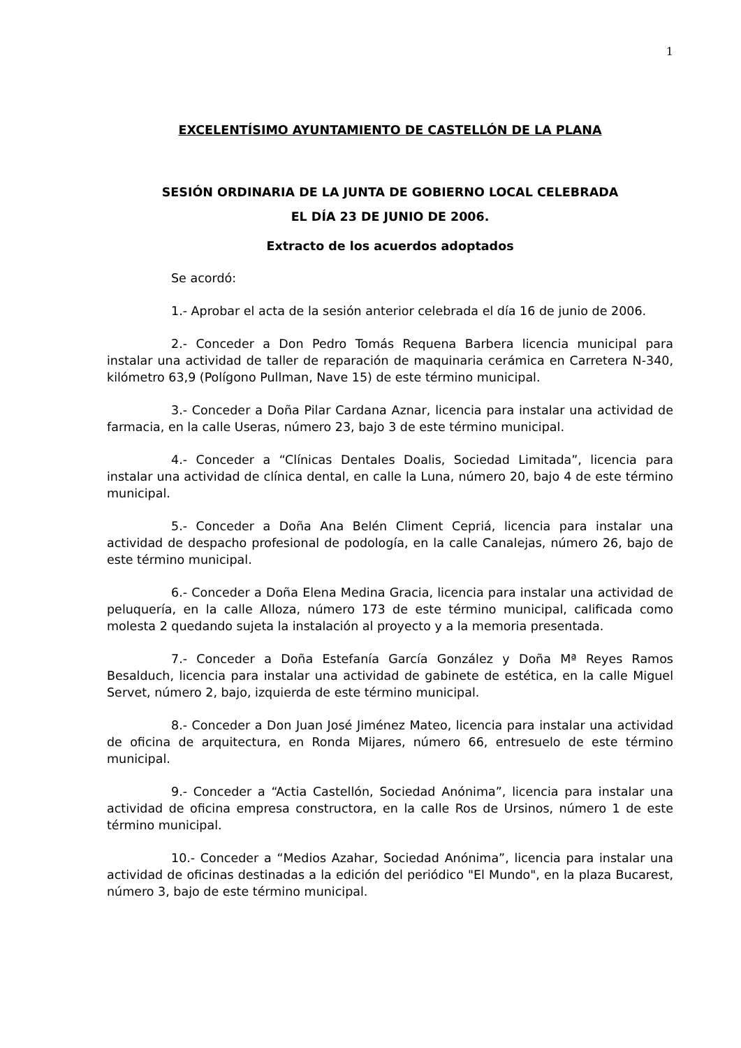1
EXCELENTÍSIMO AYUNTAMIENTO DE CASTELLÓN DE LA PLANA
SESIÓN ORDINARIA DE LA JUNTA DE GOBIERNO LOCAL CELEBRADA
EL DÍA 23 DE JUNIO DE 2006.
Extracto de los acuerdos adoptados
Se acordó:
1.- Aprobar el acta de la sesión anterior celebrada el día 16 de junio de 2006.
2.- Conceder a Don Pedro Tomás Requena Barbera licencia municipal para instalar una actividad de taller de reparación de maquinaria cerámica en Carretera N-340, kilómetro 63,9 (Polígono Pullman, Nave 15) de este término municipal.
3.- Conceder a Doña Pilar Cardana Aznar, licencia para instalar una actividad de farmacia, en la calle Useras, número 23, bajo 3 de este término municipal.
4.- Conceder a “Clínicas Dentales Doalis, Sociedad Limitada”, licencia para instalar una actividad de clínica dental, en calle la Luna, número 20, bajo 4 de este término municipal.
5.- Conceder a Doña Ana Belén Climent Cepriá, licencia para instalar una actividad de despacho profesional de podología, en la calle Canalejas, número 26, bajo de este término municipal.
6.- Conceder a Doña Elena Medina Gracia, licencia para instalar una actividad de peluquería, en la calle Alloza, número 173 de este término municipal, calificada como molesta 2 quedando sujeta la instalación al proyecto y a la memoria presentada.
7.- Conceder a Doña Estefanía García González y Doña Mª Reyes Ramos Besalduch, licencia para instalar una actividad de gabinete de estética, en la calle Miguel Servet, número 2, bajo, izquierda de este término municipal.
8.- Conceder a Don Juan José Jiménez Mateo, licencia para instalar una actividad de oficina de arquitectura, en Ronda Mijares, número 66, entresuelo de este término municipal.
9.- Conceder a “Actia Castellón, Sociedad Anónima”, licencia para instalar una actividad de oficina empresa constructora, en la calle Ros de Ursinos, número 1 de este término municipal.
10.- Conceder a “Medios Azahar, Sociedad Anónima”, licencia para instalar una actividad de oficinas destinadas a la edición del periódico "El Mundo", en la plaza Bucarest, número 3, bajo de este término municipal.